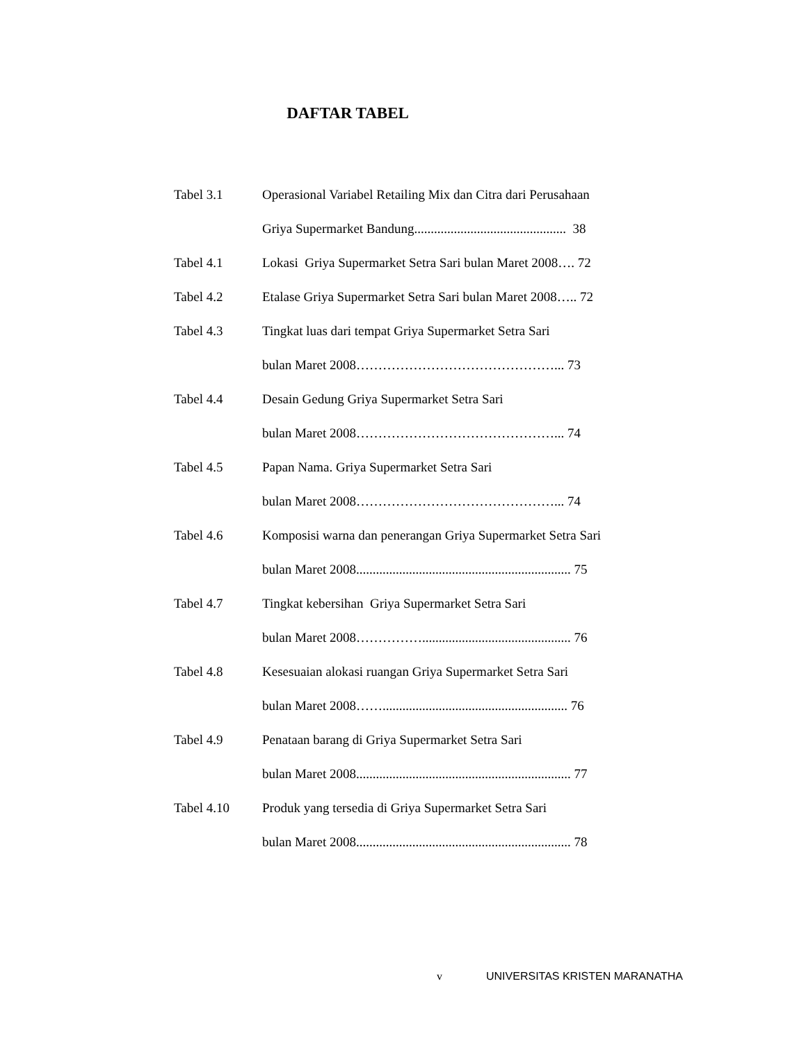DAFTAR TABEL
Tabel 3.1 Operasional Variabel Retailing Mix dan Citra dari Perusahaan
Griya Supermarket Bandung.............................................. 38
Tabel 4.1 Lokasi Griya Supermarket Setra Sari bulan Maret 2008…. 72
Tabel 4.2 Etalase Griya Supermarket Setra Sari bulan Maret 2008….. 72
Tabel 4.3 Tingkat luas dari tempat Griya Supermarket Setra Sari
bulan Maret 2008………………………………………... 73
Tabel 4.4 Desain Gedung Griya Supermarket Setra Sari
bulan Maret 2008………………………………………... 74
Tabel 4.5 Papan Nama. Griya Supermarket Setra Sari
bulan Maret 2008………………………………………... 74
Tabel 4.6 Komposisi warna dan penerangan Griya Supermarket Setra Sari
bulan Maret 2008................................................................. 75
Tabel 4.7 Tingkat kebersihan Griya Supermarket Setra Sari
bulan Maret 2008……………............................................. 76
Tabel 4.8 Kesesuaian alokasi ruangan Griya Supermarket Setra Sari
bulan Maret 2008……........................................................ 76
Tabel 4.9 Penataan barang di Griya Supermarket Setra Sari
bulan Maret 2008................................................................. 77
Tabel 4.10 Produk yang tersedia di Griya Supermarket Setra Sari
bulan Maret 2008................................................................. 78
v UNIVERSITAS KRISTEN MARANATHA